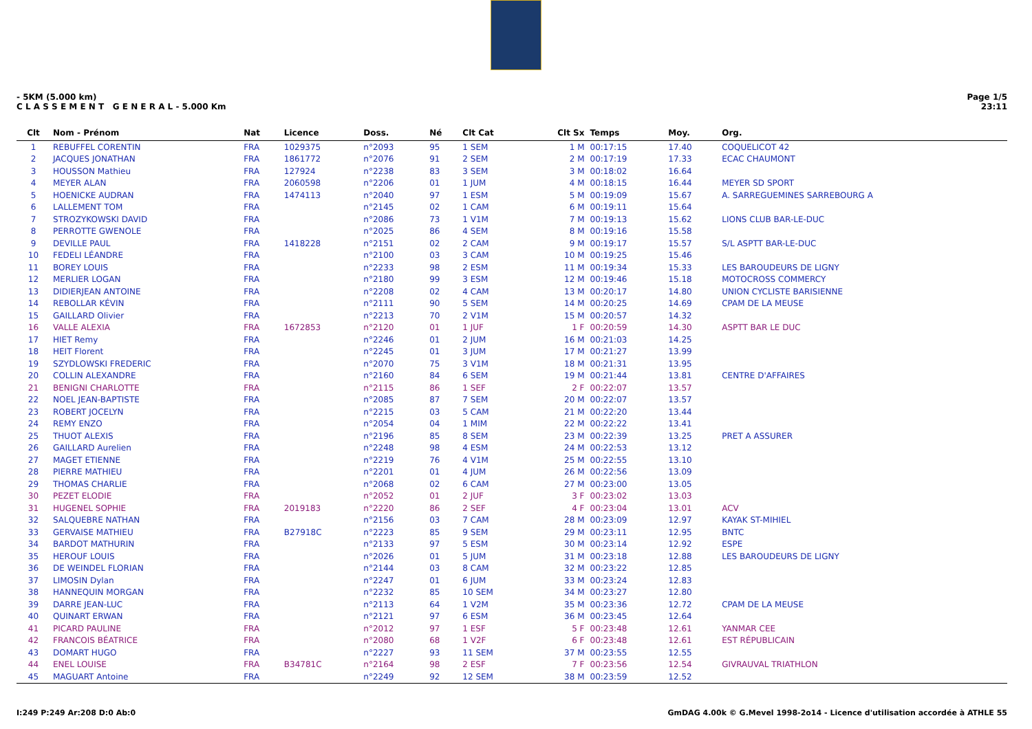- 5KM (5.000 km)
C L A S S E M E N T G E N E R A L - 5.000 Km
Page 1/5
23:11
| Clt | Nom - Prénom | Nat | Licence | Doss. | Né | Clt Cat | Clt Sx | Temps | Moy. | Org. |
| --- | --- | --- | --- | --- | --- | --- | --- | --- | --- | --- |
| 1 | REBUFFEL CORENTIN | FRA | 1029375 | n°2093 | 95 | 1 SEM | 1 M | 00:17:15 | 17.40 | COQUELICOT 42 |
| 2 | JACQUES JONATHAN | FRA | 1861772 | n°2076 | 91 | 2 SEM | 2 M | 00:17:19 | 17.33 | ECAC CHAUMONT |
| 3 | HOUSSON Mathieu | FRA | 127924 | n°2238 | 83 | 3 SEM | 3 M | 00:18:02 | 16.64 | |
| 4 | MEYER ALAN | FRA | 2060598 | n°2206 | 01 | 1 JUM | 4 M | 00:18:15 | 16.44 | MEYER SD SPORT |
| 5 | HOENICKE AUDRAN | FRA | 1474113 | n°2040 | 97 | 1 ESM | 5 M | 00:19:09 | 15.67 | A. SARREGUEMINES SARREBOURG A |
| 6 | LALLEMENT TOM | FRA | | n°2145 | 02 | 1 CAM | 6 M | 00:19:11 | 15.64 | |
| 7 | STROZYKOWSKI DAVID | FRA | | n°2086 | 73 | 1 V1M | 7 M | 00:19:13 | 15.62 | LIONS CLUB BAR-LE-DUC |
| 8 | PERROTTE GWENOLE | FRA | | n°2025 | 86 | 4 SEM | 8 M | 00:19:16 | 15.58 | |
| 9 | DEVILLE PAUL | FRA | 1418228 | n°2151 | 02 | 2 CAM | 9 M | 00:19:17 | 15.57 | S/L ASPTT BAR-LE-DUC |
| 10 | FEDELI LÉANDRE | FRA | | n°2100 | 03 | 3 CAM | 10 M | 00:19:25 | 15.46 | |
| 11 | BOREY LOUIS | FRA | | n°2233 | 98 | 2 ESM | 11 M | 00:19:34 | 15.33 | LES BAROUDEURS DE LIGNY |
| 12 | MERLIER LOGAN | FRA | | n°2180 | 99 | 3 ESM | 12 M | 00:19:46 | 15.18 | MOTOCROSS COMMERCY |
| 13 | DIDIERJEAN ANTOINE | FRA | | n°2208 | 02 | 4 CAM | 13 M | 00:20:17 | 14.80 | UNION CYCLISTE BARISIENNE |
| 14 | REBOLLAR KÉVIN | FRA | | n°2111 | 90 | 5 SEM | 14 M | 00:20:25 | 14.69 | CPAM DE LA MEUSE |
| 15 | GAILLARD Olivier | FRA | | n°2213 | 70 | 2 V1M | 15 M | 00:20:57 | 14.32 | |
| 16 | VALLE ALEXIA | FRA | 1672853 | n°2120 | 01 | 1 JUF | 1 F | 00:20:59 | 14.30 | ASPTT BAR LE DUC |
| 17 | HIET Remy | FRA | | n°2246 | 01 | 2 JUM | 16 M | 00:21:03 | 14.25 | |
| 18 | HEIT Florent | FRA | | n°2245 | 01 | 3 JUM | 17 M | 00:21:27 | 13.99 | |
| 19 | SZYDLOWSKI FREDERIC | FRA | | n°2070 | 75 | 3 V1M | 18 M | 00:21:31 | 13.95 | |
| 20 | COLLIN ALEXANDRE | FRA | | n°2160 | 84 | 6 SEM | 19 M | 00:21:44 | 13.81 | CENTRE D'AFFAIRES |
| 21 | BENIGNI CHARLOTTE | FRA | | n°2115 | 86 | 1 SEF | 2 F | 00:22:07 | 13.57 | |
| 22 | NOEL JEAN-BAPTISTE | FRA | | n°2085 | 87 | 7 SEM | 20 M | 00:22:07 | 13.57 | |
| 23 | ROBERT JOCELYN | FRA | | n°2215 | 03 | 5 CAM | 21 M | 00:22:20 | 13.44 | |
| 24 | REMY ENZO | FRA | | n°2054 | 04 | 1 MIM | 22 M | 00:22:22 | 13.41 | |
| 25 | THUOT ALEXIS | FRA | | n°2196 | 85 | 8 SEM | 23 M | 00:22:39 | 13.25 | PRET A ASSURER |
| 26 | GAILLARD Aurelien | FRA | | n°2248 | 98 | 4 ESM | 24 M | 00:22:53 | 13.12 | |
| 27 | MAGET ETIENNE | FRA | | n°2219 | 76 | 4 V1M | 25 M | 00:22:55 | 13.10 | |
| 28 | PIERRE MATHIEU | FRA | | n°2201 | 01 | 4 JUM | 26 M | 00:22:56 | 13.09 | |
| 29 | THOMAS CHARLIE | FRA | | n°2068 | 02 | 6 CAM | 27 M | 00:23:00 | 13.05 | |
| 30 | PEZET ELODIE | FRA | | n°2052 | 01 | 2 JUF | 3 F | 00:23:02 | 13.03 | |
| 31 | HUGENEL SOPHIE | FRA | 2019183 | n°2220 | 86 | 2 SEF | 4 F | 00:23:04 | 13.01 | ACV |
| 32 | SALQUEBRE NATHAN | FRA | | n°2156 | 03 | 7 CAM | 28 M | 00:23:09 | 12.97 | KAYAK ST-MIHIEL |
| 33 | GERVAISE MATHIEU | FRA | B27918C | n°2223 | 85 | 9 SEM | 29 M | 00:23:11 | 12.95 | BNTC |
| 34 | BARDOT MATHURIN | FRA | | n°2133 | 97 | 5 ESM | 30 M | 00:23:14 | 12.92 | ESPE |
| 35 | HEROUF LOUIS | FRA | | n°2026 | 01 | 5 JUM | 31 M | 00:23:18 | 12.88 | LES BAROUDEURS DE LIGNY |
| 36 | DE WEINDEL FLORIAN | FRA | | n°2144 | 03 | 8 CAM | 32 M | 00:23:22 | 12.85 | |
| 37 | LIMOSIN Dylan | FRA | | n°2247 | 01 | 6 JUM | 33 M | 00:23:24 | 12.83 | |
| 38 | HANNEQUIN MORGAN | FRA | | n°2232 | 85 | 10 SEM | 34 M | 00:23:27 | 12.80 | |
| 39 | DARRE JEAN-LUC | FRA | | n°2113 | 64 | 1 V2M | 35 M | 00:23:36 | 12.72 | CPAM DE LA MEUSE |
| 40 | QUINART ERWAN | FRA | | n°2121 | 97 | 6 ESM | 36 M | 00:23:45 | 12.64 | |
| 41 | PICARD PAULINE | FRA | | n°2012 | 97 | 1 ESF | 5 F | 00:23:48 | 12.61 | YANMAR CEE |
| 42 | FRANCOIS BÉATRICE | FRA | | n°2080 | 68 | 1 V2F | 6 F | 00:23:48 | 12.61 | EST RÉPUBLICAIN |
| 43 | DOMART HUGO | FRA | | n°2227 | 93 | 11 SEM | 37 M | 00:23:55 | 12.55 | |
| 44 | ENEL LOUISE | FRA | B34781C | n°2164 | 98 | 2 ESF | 7 F | 00:23:56 | 12.54 | GIVRAUVAL TRIATHLON |
| 45 | MAGUART Antoine | FRA | | n°2249 | 92 | 12 SEM | 38 M | 00:23:59 | 12.52 | |
I:249 P:249 Ar:208 D:0 Ab:0 GmDAG 4.00k © G.Mevel 1998-2o14 - Licence d'utilisation accordée à ATHLE 55